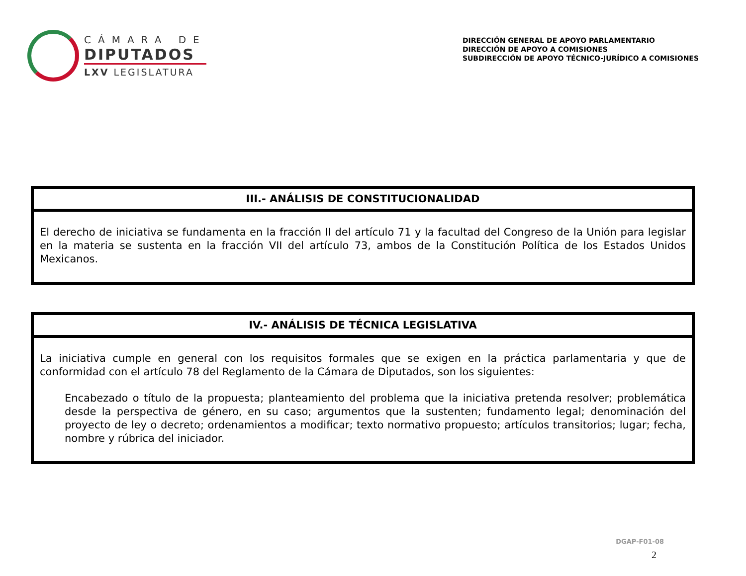CÁMARA DE
DIPUTADOS
LXV LEGISLATURA
DIRECCIÓN GENERAL DE APOYO PARLAMENTARIO
DIRECCIÓN DE APOYO A COMISIONES
SUBDIRECCIÓN DE APOYO TÉCNICO-JURÍDICO A COMISIONES
| III.- ANÁLISIS DE CONSTITUCIONALIDAD |
| --- |
| El derecho de iniciativa se fundamenta en la fracción II del artículo 71 y la facultad del Congreso de la Unión para legislar en la materia se sustenta en la fracción VII del artículo 73, ambos de la Constitución Política de los Estados Unidos Mexicanos. |
| IV.- ANÁLISIS DE TÉCNICA LEGISLATIVA |
| --- |
| La iniciativa cumple en general con los requisitos formales que se exigen en la práctica parlamentaria y que de conformidad con el artículo 78 del Reglamento de la Cámara de Diputados, son los siguientes: Encabezado o título de la propuesta; planteamiento del problema que la iniciativa pretenda resolver; problemática desde la perspectiva de género, en su caso; argumentos que la sustenten; fundamento legal; denominación del proyecto de ley o decreto; ordenamientos a modificar; texto normativo propuesto; artículos transitorios; lugar; fecha, nombre y rúbrica del iniciador. |
DGAP-F01-08
2